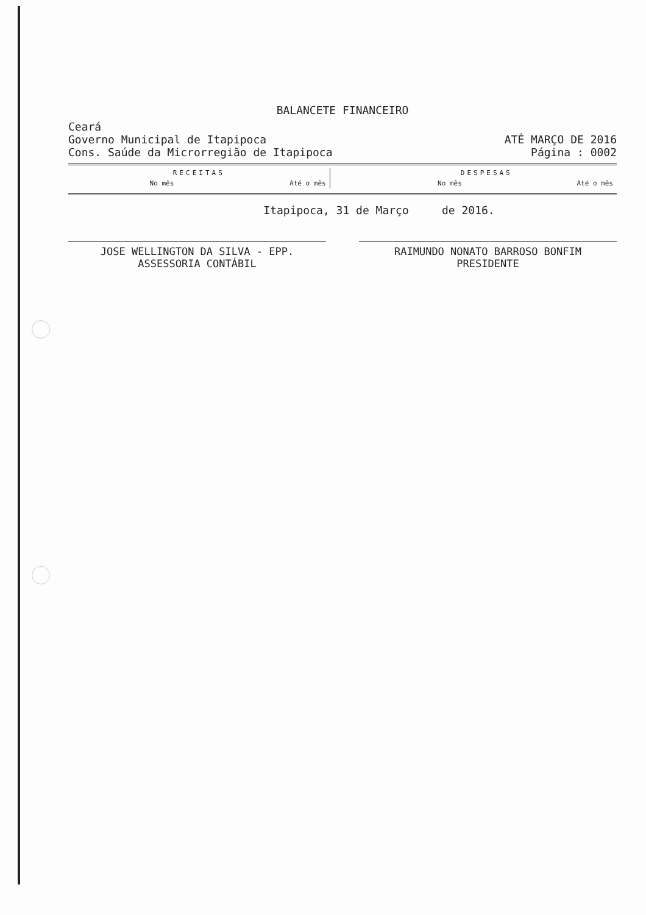BALANCETE FINANCEIRO
Ceará
Governo Municipal de Itapipoca
Cons. Saúde da Microrregião de Itapipoca
ATÉ MARÇO DE 2016
Página : 0002
| RECEITAS | | | DESPESAS | |
| --- | --- | --- | --- | --- |
| No mês | Até o mês | | No mês | Até o mês |
Itapipoca, 31 de Março de 2016.
JOSE WELLINGTON DA SILVA - EPP.
ASSESSORIA CONTÁBIL
RAIMUNDO NONATO BARROSO BONFIM
PRESIDENTE